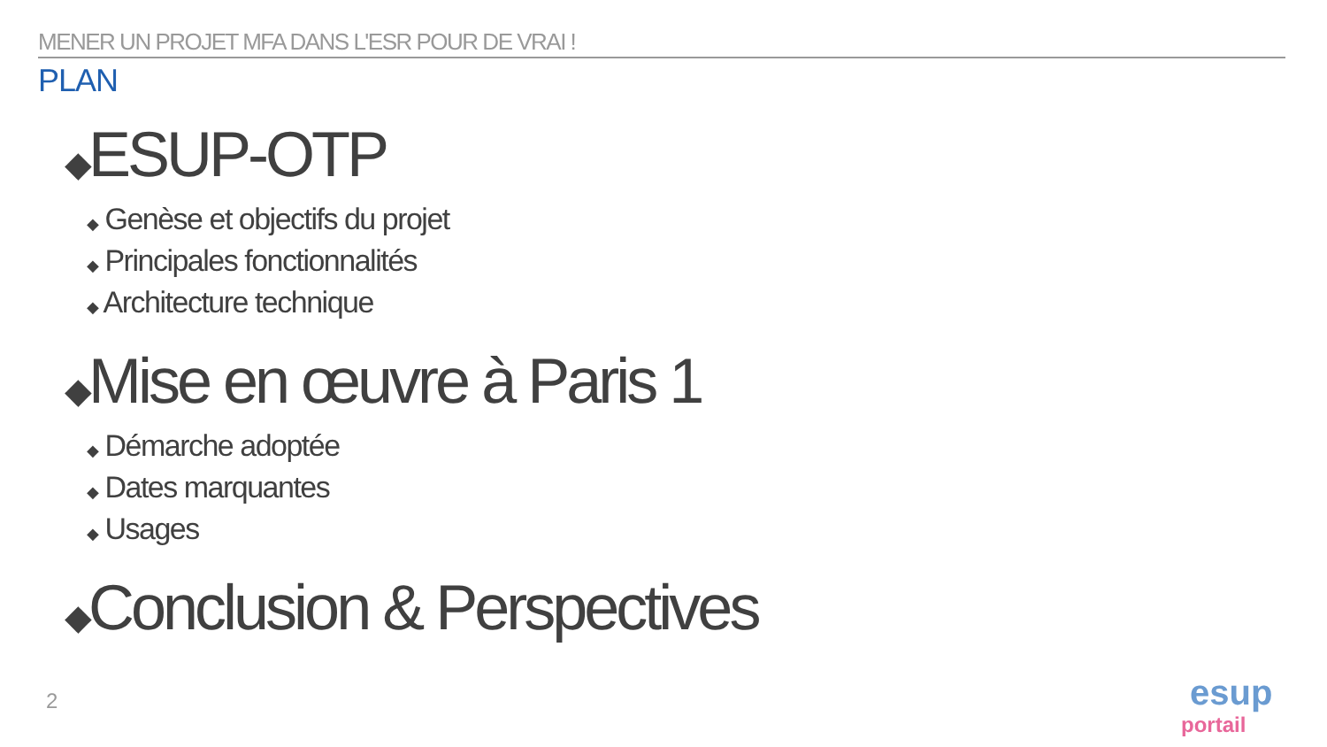MENER UN PROJET MFA DANS L'ESR POUR DE VRAI !
PLAN
◆ESUP-OTP
◆ Genèse et objectifs du projet
◆ Principales fonctionnalités
◆ Architecture technique
◆Mise en œuvre à Paris 1
◆ Démarche adoptée
◆ Dates marquantes
◆ Usages
◆Conclusion & Perspectives
2
esup
portail